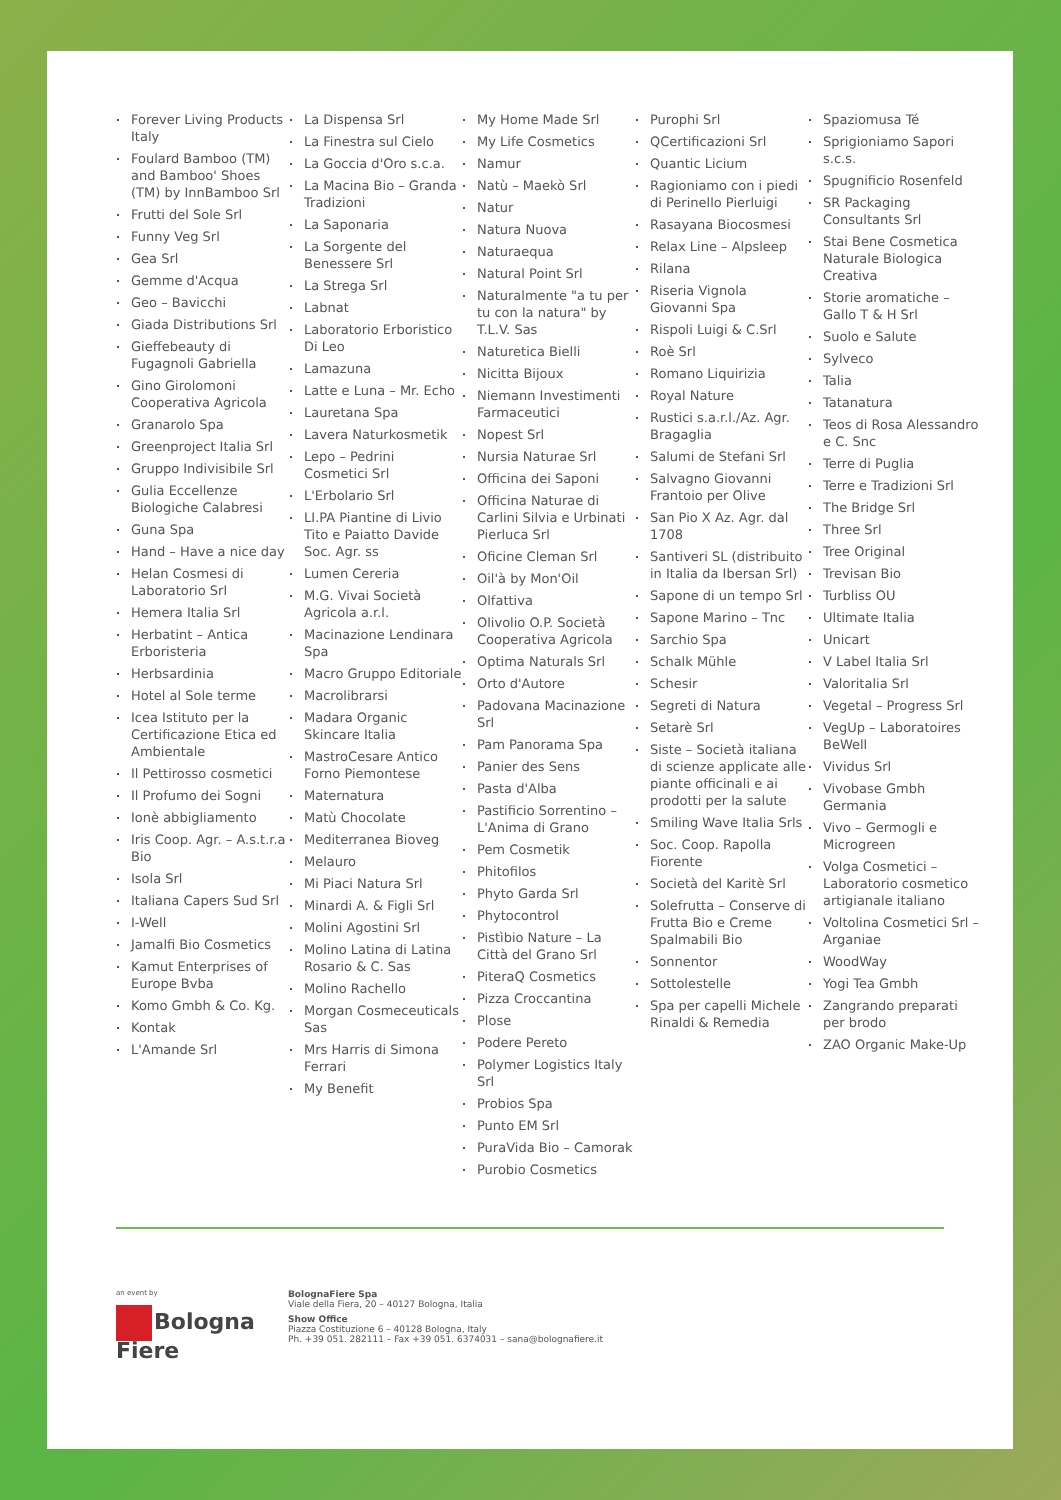Forever Living Products Italy
Foulard Bamboo (TM) and Bamboo' Shoes (TM) by InnBamboo Srl
Frutti del Sole Srl
Funny Veg Srl
Gea Srl
Gemme d'Acqua
Geo – Bavicchi
Giada Distributions Srl
Gieffebeauty di Fugagnoli Gabriella
Gino Girolomoni Cooperativa Agricola
Granarolo Spa
Greenproject Italia Srl
Gruppo Indivisibile Srl
Gulia Eccellenze Biologiche Calabresi
Guna Spa
Hand – Have a nice day
Helan Cosmesi di Laboratorio Srl
Hemera Italia Srl
Herbatint – Antica Erboristeria
Herbsardinia
Hotel al Sole terme
Icea Istituto per la Certificazione Etica ed Ambientale
Il Pettirosso cosmetici
Il Profumo dei Sogni
Ionè abbigliamento
Iris Coop. Agr. – A.s.t.r.a Bio
Isola Srl
Italiana Capers Sud Srl
I-Well
Jamalfi Bio Cosmetics
Kamut Enterprises of Europe Bvba
Komo Gmbh & Co. Kg.
Kontak
L'Amande Srl
La Dispensa Srl
La Finestra sul Cielo
La Goccia d'Oro s.c.a.
La Macina Bio – Granda Tradizioni
La Saponaria
La Sorgente del Benessere Srl
La Strega Srl
Labnat
Laboratorio Erboristico Di Leo
Lamazuna
Latte e Luna – Mr. Echo
Lauretana Spa
Lavera Naturkosmetik
Lepo – Pedrini Cosmetici Srl
L'Erbolario Srl
LI.PA Piantine di Livio Tito e Paiatto Davide Soc. Agr. ss
Lumen Cereria
M.G. Vivai Società Agricola a.r.l.
Macinazione Lendinara Spa
Macro Gruppo Editoriale
Macrolibrarsi
Madara Organic Skincare Italia
MastroCesare Antico Forno Piemontese
Maternatura
Matù Chocolate
Mediterranea Bioveg
Melauro
Mi Piaci Natura Srl
Minardi A. & Figli Srl
Molini Agostini Srl
Molino Latina di Latina Rosario & C. Sas
Molino Rachello
Morgan Cosmeceuticals Sas
Mrs Harris di Simona Ferrari
My Benefit
My Home Made Srl
My Life Cosmetics
Namur
Natù – Maekò Srl
Natur
Natura Nuova
Naturaequa
Natural Point Srl
Naturalmente "a tu per tu con la natura" by T.L.V. Sas
Naturetica Bielli
Nicitta Bijoux
Niemann Investimenti Farmaceutici
Nopest Srl
Nursia Naturae Srl
Officina dei Saponi
Officina Naturae di Carlini Silvia e Urbinati Pierluca Srl
Oficine Cleman Srl
Oil'à by Mon'Oil
Olfattiva
Olivolio O.P. Società Cooperativa Agricola
Optima Naturals Srl
Orto d'Autore
Padovana Macinazione Srl
Pam Panorama Spa
Panier des Sens
Pasta d'Alba
Pastificio Sorrentino – L'Anima di Grano
Pem Cosmetik
Phitofilos
Phyto Garda Srl
Phytocontrol
Pistìbio Nature – La Città del Grano Srl
PiteraQ Cosmetics
Pizza Croccantina
Plose
Podere Pereto
Polymer Logistics Italy Srl
Probios Spa
Punto EM Srl
PuraVida Bio – Camorak
Purobio Cosmetics
Purophi Srl
QCertificazioni Srl
Quantic Licium
Ragioniamo con i piedi di Perinello Pierluigi
Rasayana Biocosmesi
Relax Line – Alpsleep
Rilana
Riseria Vignola Giovanni Spa
Rispoli Luigi & C.Srl
Roè Srl
Romano Liquirizia
Royal Nature
Rustici s.a.r.l./Az. Agr. Bragaglia
Salumi de Stefani Srl
Salvagno Giovanni Frantoio per Olive
San Pio X Az. Agr. dal 1708
Santiveri SL (distribuito in Italia da Ibersan Srl)
Sapone di un tempo Srl
Sapone Marino – Tnc
Sarchio Spa
Schalk Mühle
Schesir
Segreti di Natura
Setarè Srl
Siste – Società italiana di scienze applicate alle piante officinali e ai prodotti per la salute
Smiling Wave Italia Srls
Soc. Coop. Rapolla Fiorente
Società del Karitè Srl
Solefrutta – Conserve di Frutta Bio e Creme Spalmabili Bio
Sonnentor
Sottolestelle
Spa per capelli Michele Rinaldi & Remedia
Spaziomusa Té
Sprigioniamo Sapori s.c.s.
Spugnificio Rosenfeld
SR Packaging Consultants Srl
Stai Bene Cosmetica Naturale Biologica Creativa
Storie aromatiche – Gallo T & H Srl
Suolo e Salute
Sylveco
Talia
Tatanatura
Teos di Rosa Alessandro e C. Snc
Terre di Puglia
Terre e Tradizioni Srl
The Bridge Srl
Three Srl
Tree Original
Trevisan Bio
Turbliss OU
Ultimate Italia
Unicart
V Label Italia Srl
Valoritalia Srl
Vegetal – Progress Srl
VegUp – Laboratoires BeWell
Vividus Srl
Vivobase Gmbh Germania
Vivo – Germogli e Microgreen
Volga Cosmetici – Laboratorio cosmetico artigianale italiano
Voltolina Cosmetici Srl – Arganiae
WoodWay
Yogi Tea Gmbh
Zangrando preparati per brodo
ZAO Organic Make-Up
an event by
Bologna Fiere
BolognaFiere Spa
Viale della Fiera, 20 – 40127 Bologna, Italia
Show Office
Piazza Costituzione 6 – 40128 Bologna, Italy
Ph. +39 051. 282111 – Fax +39 051. 6374031 – sana@bolognafiere.it